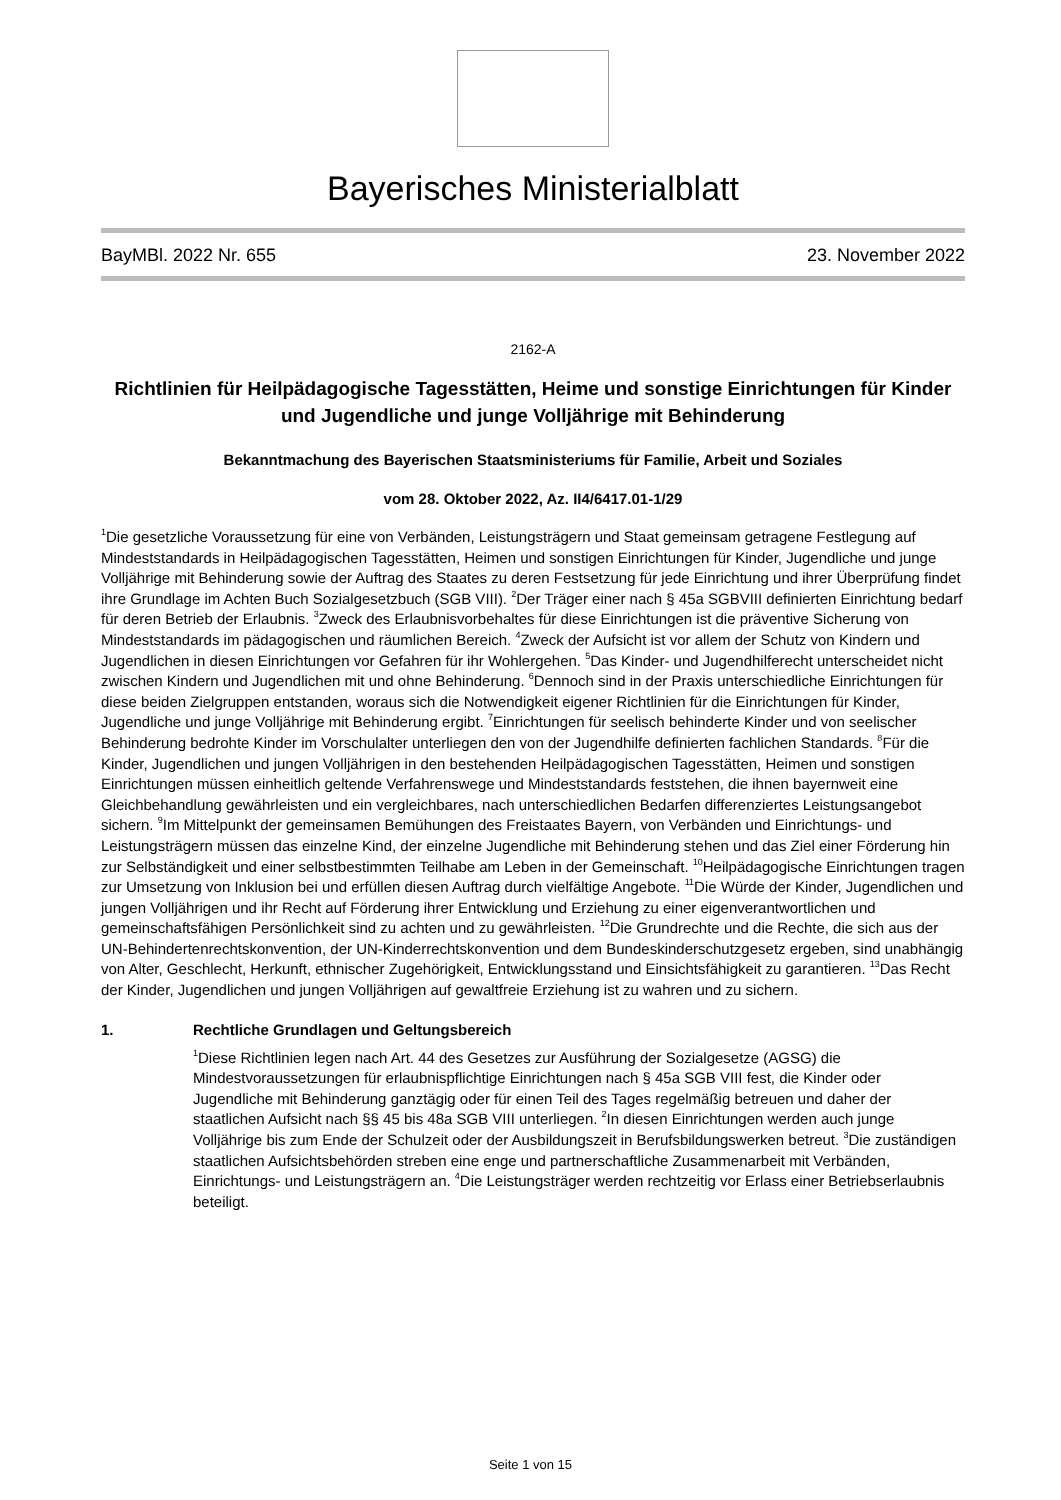Bayerisches Ministerialblatt
BayMBl. 2022 Nr. 655 23. November 2022
2162-A
Richtlinien für Heilpädagogische Tagesstätten, Heime und sonstige Einrichtungen für Kinder und Jugendliche und junge Volljährige mit Behinderung
Bekanntmachung des Bayerischen Staatsministeriums für Familie, Arbeit und Soziales
vom 28. Oktober 2022, Az. II4/6417.01-1/29
<sup>1</sup> Die gesetzliche Voraussetzung für eine von Verbänden, Leistungsträgern und Staat gemeinsam getragene Festlegung auf Mindeststandards in Heilpädagogischen Tagesstätten, Heimen und sonstigen Einrichtungen für Kinder, Jugendliche und junge Volljährige mit Behinderung sowie der Auftrag des Staates zu deren Festsetzung für jede Einrichtung und ihrer Überprüfung findet ihre Grundlage im Achten Buch Sozialgesetzbuch (SGB VIII). <sup>2</sup>Der Träger einer nach § 45a SGBVIII definierten Einrichtung bedarf für deren Betrieb der Erlaubnis. <sup>3</sup>Zweck des Erlaubnisvorbehaltes für diese Einrichtungen ist die präventive Sicherung von Mindeststandards im pädagogischen und räumlichen Bereich. <sup>4</sup>Zweck der Aufsicht ist vor allem der Schutz von Kindern und Jugendlichen in diesen Einrichtungen vor Gefahren für ihr Wohlergehen. <sup>5</sup>Das Kinder- und Jugendhilferecht unterscheidet nicht zwischen Kindern und Jugendlichen mit und ohne Behinderung. <sup>6</sup>Dennoch sind in der Praxis unterschiedliche Einrichtungen für diese beiden Zielgruppen entstanden, woraus sich die Notwendigkeit eigener Richtlinien für die Einrichtungen für Kinder, Jugendliche und junge Volljährige mit Behinderung ergibt. <sup>7</sup>Einrichtungen für seelisch behinderte Kinder und von seelischer Behinderung bedrohte Kinder im Vorschulalter unterliegen den von der Jugendhilfe definierten fachlichen Standards. <sup>8</sup>Für die Kinder, Jugendlichen und jungen Volljährigen in den bestehenden Heilpädagogischen Tagesstätten, Heimen und sonstigen Einrichtungen müssen einheitlich geltende Verfahrenswege und Mindeststandards feststehen, die ihnen bayernweit eine Gleichbehandlung gewährleisten und ein vergleichbares, nach unterschiedlichen Bedarfen differenziertes Leistungsangebot sichern. <sup>9</sup>Im Mittelpunkt der gemeinsamen Bemühungen des Freistaates Bayern, von Verbänden und Einrichtungs- und Leistungsträgern müssen das einzelne Kind, der einzelne Jugendliche mit Behinderung stehen und das Ziel einer Förderung hin zur Selbständigkeit und einer selbstbestimmten Teilhabe am Leben in der Gemeinschaft. <sup>10</sup>Heilpädagogische Einrichtungen tragen zur Umsetzung von Inklusion bei und erfüllen diesen Auftrag durch vielfältige Angebote. <sup>11</sup>Die Würde der Kinder, Jugendlichen und jungen Volljährigen und ihr Recht auf Förderung ihrer Entwicklung und Erziehung zu einer eigenverantwortlichen und gemeinschaftsfähigen Persönlichkeit sind zu achten und zu gewährleisten. <sup>12</sup>Die Grundrechte und die Rechte, die sich aus der UN-Behindertenrechtskonvention, der UN-Kinderrechtskonvention und dem Bundeskinderschutzgesetz ergeben, sind unabhängig von Alter, Geschlecht, Herkunft, ethnischer Zugehörigkeit, Entwicklungsstand und Einsichtsfähigkeit zu garantieren. <sup>13</sup>Das Recht der Kinder, Jugendlichen und jungen Volljährigen auf gewaltfreie Erziehung ist zu wahren und zu sichern.
1. Rechtliche Grundlagen und Geltungsbereich
<sup>1</sup> Diese Richtlinien legen nach Art. 44 des Gesetzes zur Ausführung der Sozialgesetze (AGSG) die Mindestvoraussetzungen für erlaubnispflichtige Einrichtungen nach § 45a SGB VIII fest, die Kinder oder Jugendliche mit Behinderung ganztägig oder für einen Teil des Tages regelmäßig betreuen und daher der staatlichen Aufsicht nach §§ 45 bis 48a SGB VIII unterliegen. <sup>2</sup>In diesen Einrichtungen werden auch junge Volljährige bis zum Ende der Schulzeit oder der Ausbildungszeit in Berufsbildungswerken betreut. <sup>3</sup>Die zuständigen staatlichen Aufsichtsbehörden streben eine enge und partnerschaftliche Zusammenarbeit mit Verbänden, Einrichtungs- und Leistungsträgern an. <sup>4</sup>Die Leistungsträger werden rechtzeitig vor Erlass einer Betriebserlaubnis beteiligt.
Seite 1 von 15